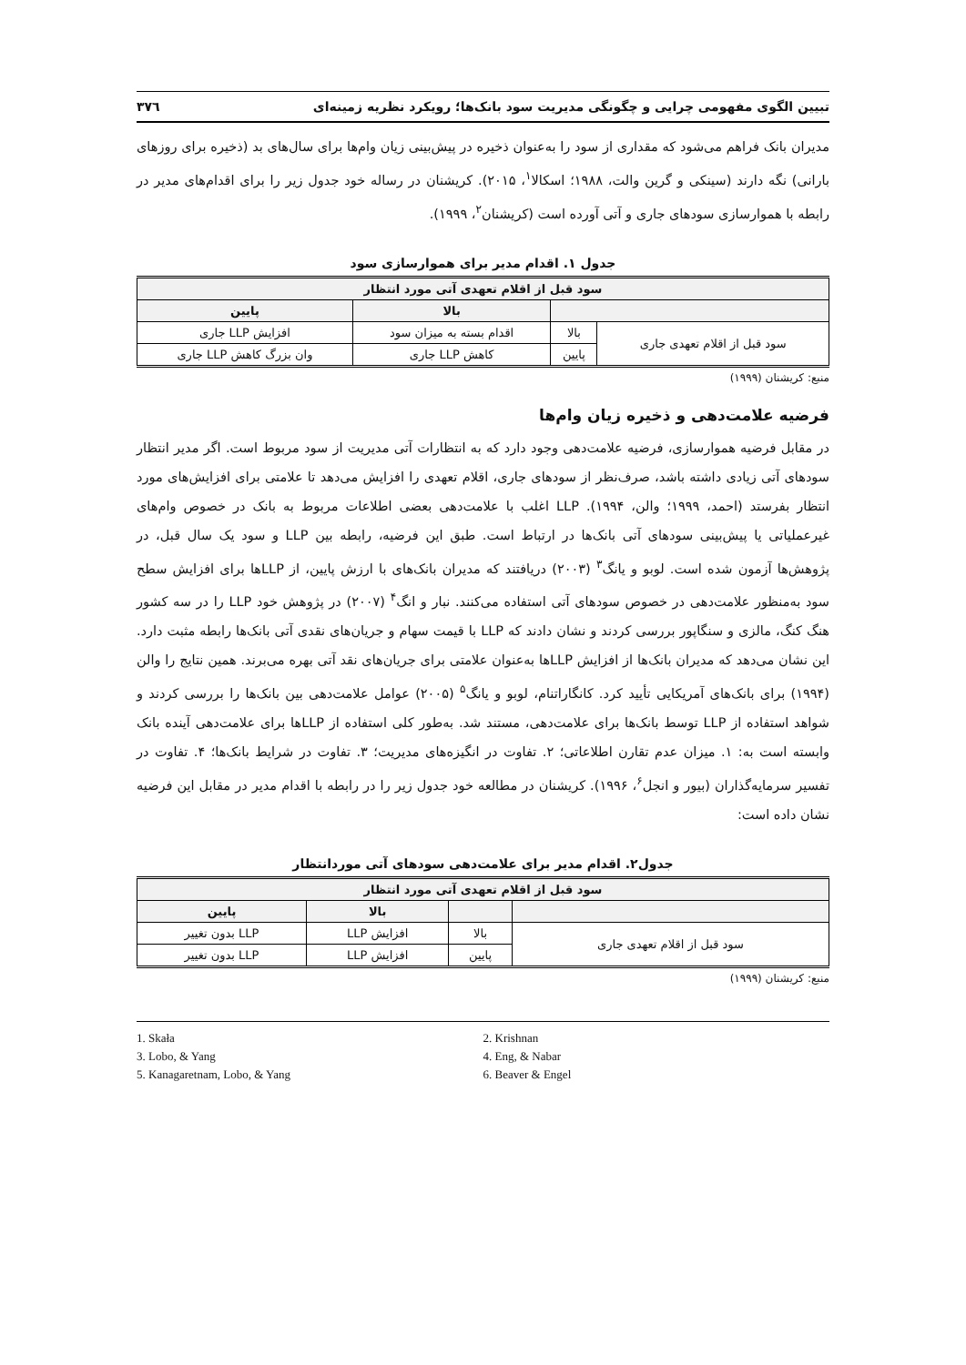تبیین الگوی مفهومی چرایی و چگونگی مدیریت سود بانک‌ها؛ رویکرد نظریه زمینه‌ای ۳۷٦
مدیران بانک فراهم می‌شود که مقداری از سود را به‌عنوان ذخیره در پیش‌بینی زیان وام‌ها برای سال‌های بد (ذخیره برای روزهای بارانی) نگه دارند (سینکی و گرین والت، ۱۹۸۸؛ اسکالا<sup>۱</sup>، ۲۰۱۵). کریشنان در رساله خود جدول زیر را برای اقدام‌های مدیر در رابطه با هموارسازی سودهای جاری و آتی آورده است (کریشنان<sup>۲</sup>، ۱۹۹۹).
جدول ۱. اقدام مدیر برای هموارسازی سود
| سود قبل از اقلام تعهدی آتی مورد انتظار | | | |
| --- | --- | --- | --- |
| | | بالا | پایین |
| سود قبل از اقلام تعهدی جاری | بالا | اقدام بسته به میزان سود | افزایش LLP جاری |
| | پایین | کاهش LLP جاری | وان بزرگ کاهش LLP جاری |
منبع: کریشنان (۱۹۹۹)
فرضیه علامت‌دهی و ذخیره زیان وام‌ها
در مقابل فرضیه هموارسازی، فرضیه علامت‌دهی وجود دارد که به انتظارات آتی مدیریت از سود مربوط است. اگر مدیر انتظار سودهای آتی زیادی داشته باشد، صرف‌نظر از سودهای جاری، اقلام تعهدی را افزایش می‌دهد تا علامتی برای افزایش‌های مورد انتظار بفرستد (احمد، ۱۹۹۹؛ والن، ۱۹۹۴). LLP اغلب با علامت‌دهی بعضی اطلاعات مربوط به بانک در خصوص وام‌های غیرعملیاتی یا پیش‌بینی سودهای آتی بانک‌ها در ارتباط است. طبق این فرضیه، رابطه بین LLP و سود یک سال قبل، در پژوهش‌ها آزمون شده است. لوبو و یانگ<sup>۳</sup> (۲۰۰۳) دریافتند که مدیران بانک‌های با ارزش پایین، از LLPها برای افزایش سطح سود به‌منظور علامت‌دهی در خصوص سودهای آتی استفاده می‌کنند. نبار و انگ<sup>۴</sup> (۲۰۰۷) در پژوهش خود LLP را در سه کشور هنگ کنگ، مالزی و سنگاپور بررسی کردند و نشان دادند که LLP با قیمت سهام و جریان‌های نقدی آتی بانک‌ها رابطه مثبت دارد. این نشان می‌دهد که مدیران بانک‌ها از افزایش LLPها به‌عنوان علامتی برای جریان‌های نقد آتی بهره می‌برند. همین نتایج را والن (۱۹۹۴) برای بانک‌های آمریکایی تأیید کرد. کانگاراتنام، لوبو و یانگ<sup>۵</sup> (۲۰۰۵) عوامل علامت‌دهی بین بانک‌ها را بررسی کردند و شواهد استفاده از LLP توسط بانک‌ها برای علامت‌دهی، مستند شد. به‌طور کلی استفاده از LLPها برای علامت‌دهی آینده بانک وابسته است به: ۱. میزان عدم تقارن اطلاعاتی؛ ۲. تفاوت در انگیزه‌های مدیریت؛ ۳. تفاوت در شرایط بانک‌ها؛ ۴. تفاوت در تفسیر سرمایه‌گذاران (بیور و انجل<sup>۶</sup>، ۱۹۹۶). کریشنان در مطالعه خود جدول زیر را در رابطه با اقدام مدیر در مقابل این فرضیه نشان داده است:
جدول۲. اقدام مدیر برای علامت‌دهی سودهای آتی موردانتظار
| سود قبل از اقلام تعهدی آتی مورد انتظار | | | |
| --- | --- | --- | --- |
| | | بالا | پایین |
| سود قبل از اقلام تعهدی جاری | بالا | افزایش LLP | LLP بدون تغییر |
| | پایین | افزایش LLP | LLP بدون تغییر |
منبع: کریشنان (۱۹۹۹)
1. Skała
2. Krishnan
3. Lobo, & Yang
4. Eng, & Nabar
5. Kanagaretnam, Lobo, & Yang
6. Beaver & Engel